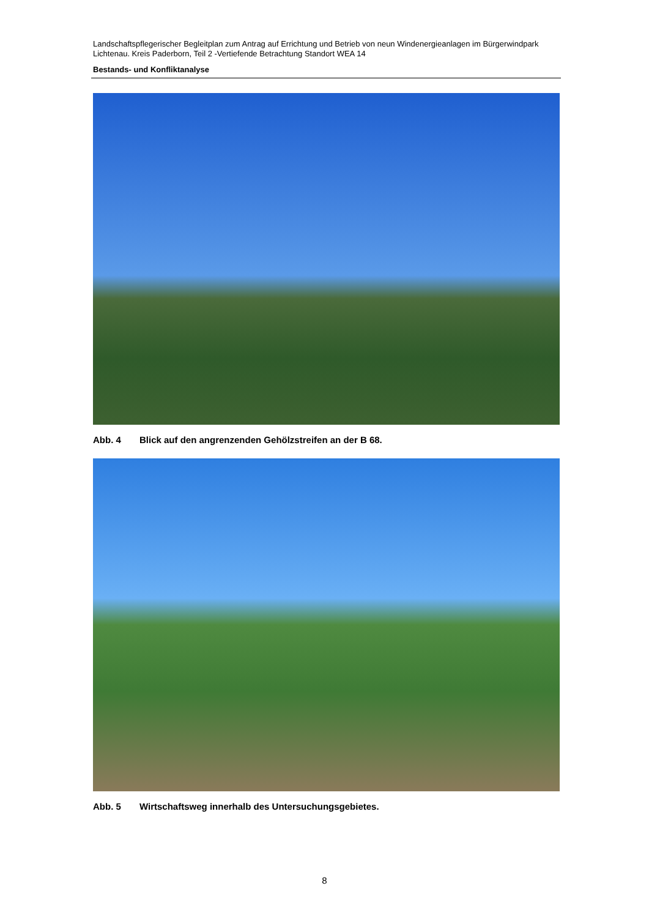Landschaftspflegerischer Begleitplan zum Antrag auf Errichtung und Betrieb von neun Windenergieanlagen im Bürgerwindpark Lichtenau. Kreis Paderborn, Teil 2 -Vertiefende Betrachtung Standort WEA 14
Bestands- und Konfliktanalyse
Abb. 4 Blick auf den angrenzenden Gehölzstreifen an der B 68.
Abb. 5 Wirtschaftsweg innerhalb des Untersuchungsgebietes.
8